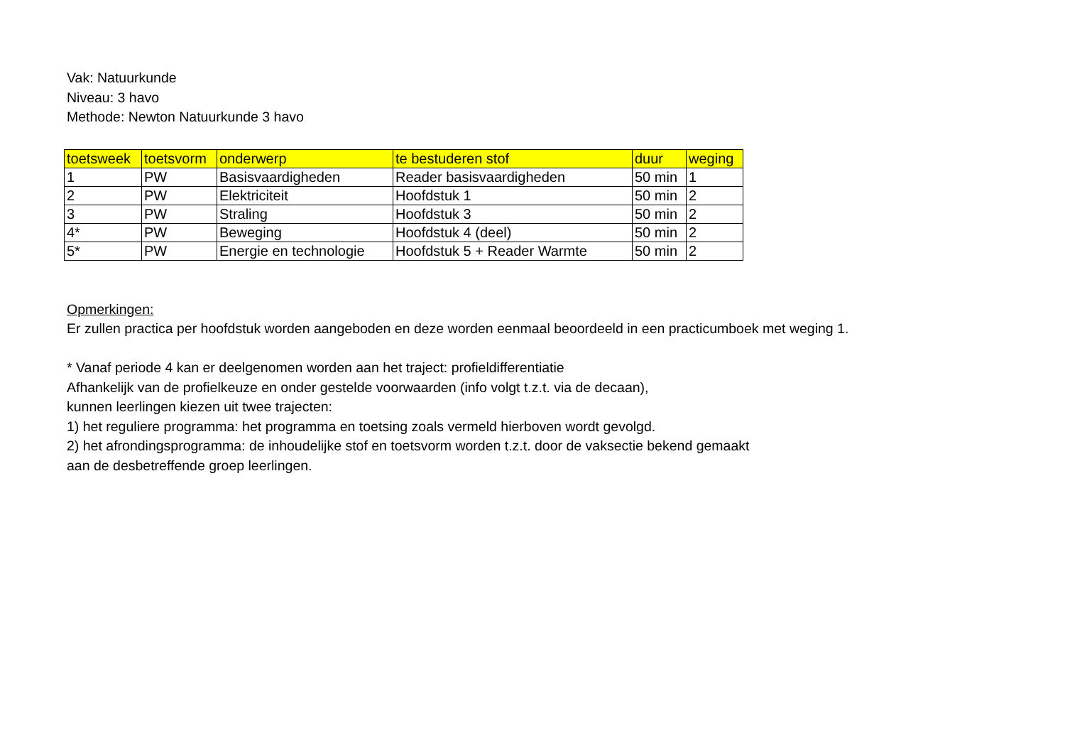Vak: Natuurkunde
Niveau: 3 havo
Methode: Newton Natuurkunde 3 havo
| toetsweek | toetsvorm | onderwerp | te bestuderen stof | duur | weging |
| --- | --- | --- | --- | --- | --- |
| 1 | PW | Basisvaardigheden | Reader basisvaardigheden | 50 min | 1 |
| 2 | PW | Elektriciteit | Hoofdstuk 1 | 50 min | 2 |
| 3 | PW | Straling | Hoofdstuk 3 | 50 min | 2 |
| 4* | PW | Beweging | Hoofdstuk 4 (deel) | 50 min | 2 |
| 5* | PW | Energie en technologie | Hoofdstuk 5 + Reader Warmte | 50 min | 2 |
Opmerkingen:
Er zullen practica per hoofdstuk worden aangeboden en deze worden eenmaal beoordeeld in een practicumboek met weging 1.
* Vanaf periode 4 kan er deelgenomen worden aan het traject: profieldifferentiatie
Afhankelijk van de profielkeuze en onder gestelde voorwaarden (info volgt t.z.t. via de decaan),
kunnen leerlingen kiezen uit twee trajecten:
1) het reguliere programma: het programma en toetsing zoals vermeld hierboven wordt gevolgd.
2) het afrondingsprogramma: de inhoudelijke stof en toetsvorm worden t.z.t. door de vaksectie bekend gemaakt
aan de desbetreffende groep leerlingen.